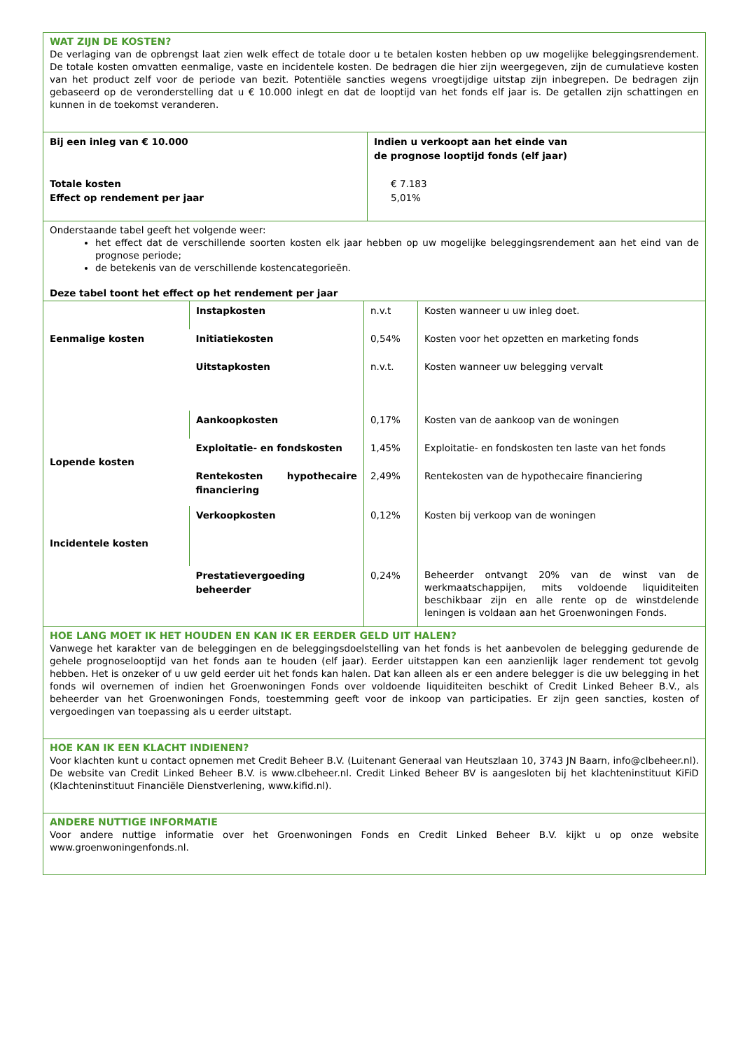WAT ZIJN DE KOSTEN?
De verlaging van de opbrengst laat zien welk effect de totale door u te betalen kosten hebben op uw mogelijke beleggingsrendement. De totale kosten omvatten eenmalige, vaste en incidentele kosten. De bedragen die hier zijn weergegeven, zijn de cumulatieve kosten van het product zelf voor de periode van bezit. Potentiële sancties wegens vroegtijdige uitstap zijn inbegrepen. De bedragen zijn gebaseerd op de veronderstelling dat u € 10.000 inlegt en dat de looptijd van het fonds elf jaar is. De getallen zijn schattingen en kunnen in de toekomst veranderen.
| Bij een inleg van € 10.000 Totale kosten Effect op rendement per jaar | Indien u verkoopt aan het einde van de prognose looptijd fonds (elf jaar) € 7.183 5,01% |
Onderstaande tabel geeft het volgende weer:
het effect dat de verschillende soorten kosten elk jaar hebben op uw mogelijke beleggingsrendement aan het eind van de prognose periode;
de betekenis van de verschillende kostencategorieën.
Deze tabel toont het effect op het rendement per jaar
| Eenmalige kosten | Instapkosten | n.v.t | Kosten wanneer u uw inleg doet. |
| | Initiatiekosten | 0,54% | Kosten voor het opzetten en marketing fonds |
| | Uitstapkosten | n.v.t. | Kosten wanneer uw belegging vervalt |
| Lopende kosten | Aankoopkosten | 0,17% | Kosten van de aankoop van de woningen |
| | Exploitatie- en fondskosten | 1,45% | Exploitatie- en fondskosten ten laste van het fonds |
| | Rentekosten hypothecaire financiering | 2,49% | Rentekosten van de hypothecaire financiering |
| Incidentele kosten | Verkoopkosten | 0,12% | Kosten bij verkoop van de woningen |
| | Prestatievergoeding beheerder | 0,24% | Beheerder ontvangt 20% van de winst van de werkmaatschappijen, mits voldoende liquiditeiten beschikbaar zijn en alle rente op de winstdelende leningen is voldaan aan het Groenwoningen Fonds. |
HOE LANG MOET IK HET HOUDEN EN KAN IK ER EERDER GELD UIT HALEN?
Vanwege het karakter van de beleggingen en de beleggingsdoelstelling van het fonds is het aanbevolen de belegging gedurende de gehele prognoselooptijd van het fonds aan te houden (elf jaar). Eerder uitstappen kan een aanzienlijk lager rendement tot gevolg hebben. Het is onzeker of u uw geld eerder uit het fonds kan halen. Dat kan alleen als er een andere belegger is die uw belegging in het fonds wil overnemen of indien het Groenwoningen Fonds over voldoende liquiditeiten beschikt of Credit Linked Beheer B.V., als beheerder van het Groenwoningen Fonds, toestemming geeft voor de inkoop van participaties. Er zijn geen sancties, kosten of vergoedingen van toepassing als u eerder uitstapt.
HOE KAN IK EEN KLACHT INDIENEN?
Voor klachten kunt u contact opnemen met Credit Beheer B.V. (Luitenant Generaal van Heutszlaan 10, 3743 JN Baarn, info@clbeheer.nl). De website van Credit Linked Beheer B.V. is www.clbeheer.nl. Credit Linked Beheer BV is aangesloten bij het klachteninstituut KiFiD (Klachteninstituut Financiële Dienstverlening, www.kifid.nl).
ANDERE NUTTIGE INFORMATIE
Voor andere nuttige informatie over het Groenwoningen Fonds en Credit Linked Beheer B.V. kijkt u op onze website www.groenwoningenfonds.nl.